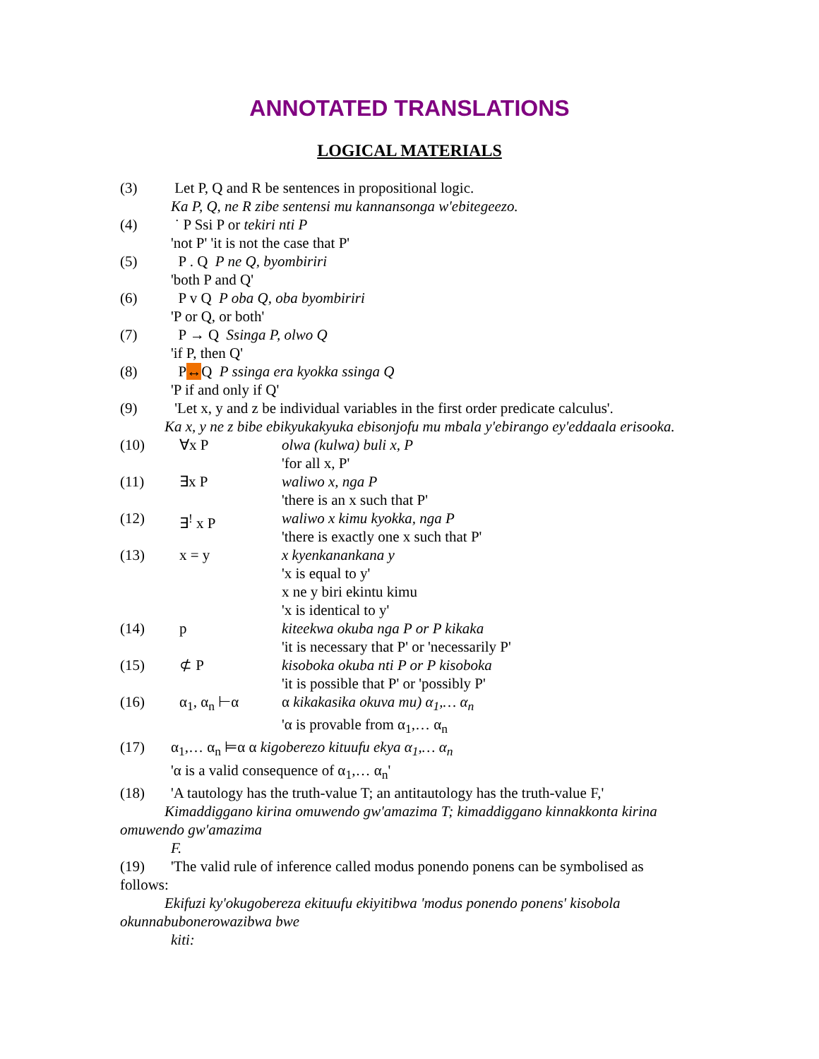ANNOTATED TRANSLATIONS
LOGICAL MATERIALS
(3) Let P, Q and R be sentences in propositional logic.
Ka P, Q, ne R zibe sentensi mu kannansonga w'ebitegeezo.
(4) ˙ P Ssi P or tekiri nti P
'not P' 'it is not the case that P'
(5) P . Q P ne Q, byombiriri
'both P and Q'
(6) P v Q P oba Q, oba byombiriri
'P or Q, or both'
(7) P → Q Ssinga P, olwo Q
'if P, then Q'
(8) P↔Q P ssinga era kyokka ssinga Q
'P if and only if Q'
(9) 'Let x, y and z be individual variables in the first order predicate calculus'.
Ka x, y ne z bibe ebikyukakyuka ebisonjofu mu mbala y'ebirango ey'eddaala erisooka.
(10) ∀x P olwa (kulwa) buli x, P
'for all x, P'
(11) ∃x P waliwo x, nga P
'there is an x such that P'
(12) ∃<sup>!</sup> x P waliwo x kimu kyokka, nga P
'there is exactly one x such that P'
(13) x = y x kyenkanankana y
'x is equal to y'
x ne y biri ekintu kimu
'x is identical to y'
(14) p kiteekwa okuba nga P or P kikaka
'it is necessary that P' or 'necessarily P'
(15) ⊄ P kisoboka okuba nti P or P kisoboka
'it is possible that P' or 'possibly P'
(16) α<sub>1</sub>, α<sub>n</sub> ⊢α α kikakasika okuva mu) α<sub>1</sub>,… α<sub>n</sub>
'α is provable from α<sub>1</sub>,… α<sub>n</sub>
(17) α<sub>1</sub>,… α<sub>n</sub> ⊨α α kigoberezo kituufu ekya α<sub>1</sub>,… α<sub>n</sub>
'α is a valid consequence of α<sub>1</sub>,… α<sub>n</sub>'
(18) 'A tautology has the truth-value T; an antitautology has the truth-value F,'
Kimaddiggano kirina omuwendo gw'amazima T; kimaddiggano kinnakkonta kirina omuwendo gw'amazima
F.
(19) 'The valid rule of inference called modus ponendo ponens can be symbolised as
follows:
Ekifuzi ky'okugobereza ekituufu ekiyitibwa 'modus ponendo ponens' kisobola okunnabubonerowazibwa bwe
kiti: